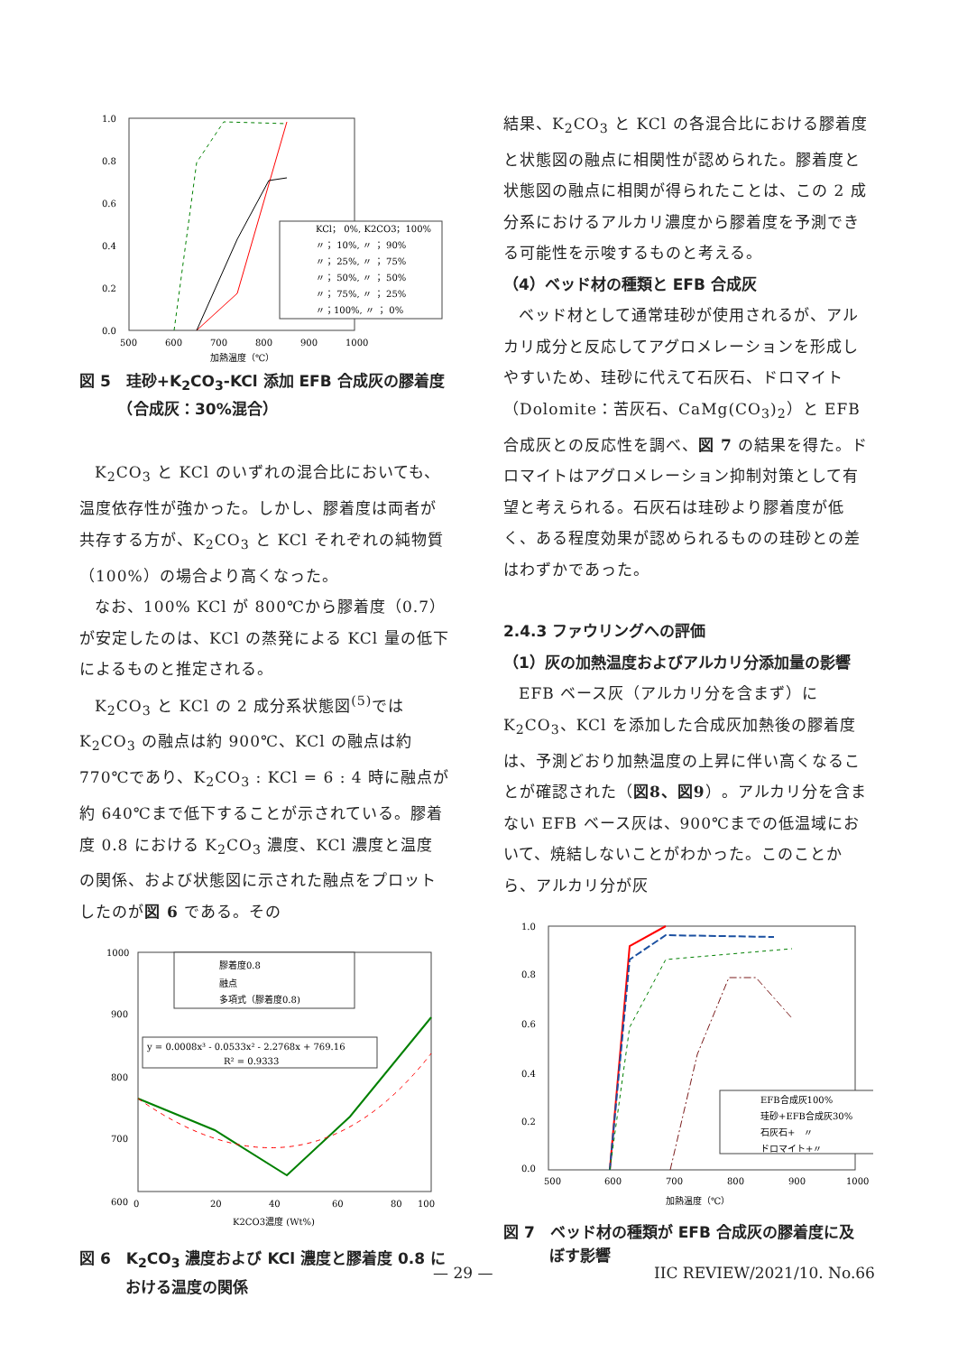1.0
0.8
0.6
0.4
0.2
0.0
500
600
700
800
900
1000
加熱温度（℃）
KCl； 0%, K2CO3；100%
〃； 10%, 〃 ； 90%
〃； 25%, 〃 ； 75%
〃； 50%, 〃 ； 50%
〃； 75%, 〃 ； 25%
〃；100%, 〃 ； 0%
図 5　珪砂+K<sub>2</sub>CO<sub>3</sub>-KCl 添加 EFB 合成灰の膠着度
　　　（合成灰：30%混合）
K<sub>2</sub>CO<sub>3</sub> と KCl のいずれの混合比においても、温度依存性が強かった。しかし、膠着度は両者が共存する方が、K<sub>2</sub>CO<sub>3</sub> と KCl それぞれの純物質（100%）の場合より高くなった。
なお、100% KCl が 800℃から膠着度（0.7）が安定したのは、KCl の蒸発による KCl 量の低下によるものと推定される。
K<sub>2</sub>CO<sub>3</sub> と KCl の 2 成分系状態図<sup>(5)</sup>では K<sub>2</sub>CO<sub>3</sub> の融点は約 900℃、KCl の融点は約 770℃であり、K<sub>2</sub>CO<sub>3</sub> : KCl = 6 : 4 時に融点が約 640℃まで低下することが示されている。膠着度 0.8 における K<sub>2</sub>CO<sub>3</sub> 濃度、KCl 濃度と温度の関係、および状態図に示された融点をプロットしたのが図 6 である。その
1000
900
800
700
600
0
20
40
60
80
100
K2CO3濃度 (Wt%)
膠着度0.8
融点
多項式（膠着度0.8)
y = 0.0008x³ - 0.0533x² - 2.2768x + 769.16
R² = 0.9333
図 6　K<sub>2</sub>CO<sub>3</sub> 濃度および KCl 濃度と膠着度 0.8 に
　　　おける温度の関係
結果、K<sub>2</sub>CO<sub>3</sub> と KCl の各混合比における膠着度と状態図の融点に相関性が認められた。膠着度と状態図の融点に相関が得られたことは、この 2 成分系におけるアルカリ濃度から膠着度を予測できる可能性を示唆するものと考える。
（4）ベッド材の種類と EFB 合成灰
ベッド材として通常珪砂が使用されるが、アルカリ成分と反応してアグロメレーションを形成しやすいため、珪砂に代えて石灰石、ドロマイト（Dolomite：苦灰石、CaMg(CO<sub>3</sub>)<sub>2</sub>）と EFB 合成灰との反応性を調べ、図 7 の結果を得た。ドロマイトはアグロメレーション抑制対策として有望と考えられる。石灰石は珪砂より膠着度が低く、ある程度効果が認められるものの珪砂との差はわずかであった。
2.4.3 ファウリングへの評価
（1）灰の加熱温度およびアルカリ分添加量の影響
EFB ベース灰（アルカリ分を含まず）に K<sub>2</sub>CO<sub>3</sub>、KCl を添加した合成灰加熱後の膠着度は、予測どおり加熱温度の上昇に伴い高くなることが確認された（図8、図9）。アルカリ分を含まない EFB ベース灰は、900℃までの低温域において、焼結しないことがわかった。このことから、アルカリ分が灰
1.0
0.8
0.6
0.4
0.2
0.0
500
600
700
800
900
1000
加熱温度（℃）
EFB合成灰100%
珪砂+EFB合成灰30%
石灰石+　〃
ドロマイト+〃
図 7　ベッド材の種類が EFB 合成灰の膠着度に及
　　　ぼす影響
— 29 — IIC REVIEW/2021/10. No.66